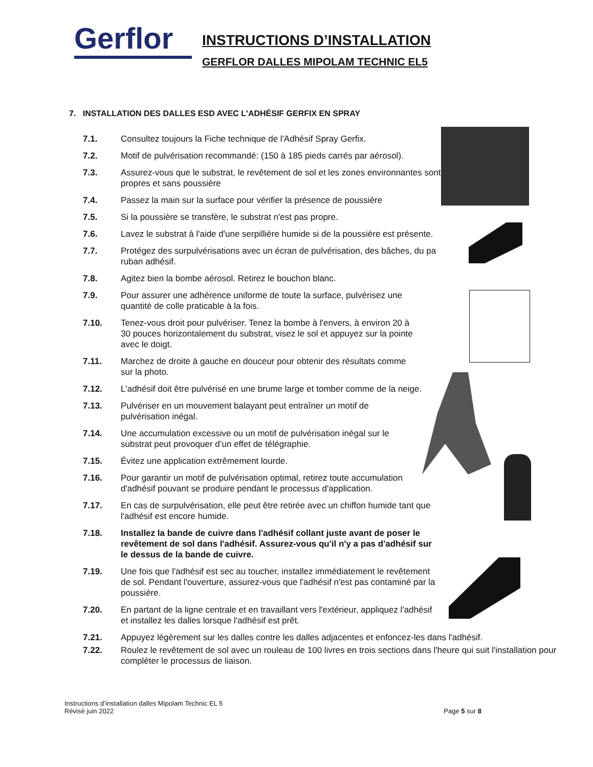Gerflor
INSTRUCTIONS D’INSTALLATION
GERFLOR DALLES MIPOLAM TECHNIC EL5
7. INSTALLATION DES DALLES ESD AVEC L'ADHÉSIF GERFIX EN SPRAY
7.1. Consultez toujours la Fiche technique de l'Adhésif Spray Gerfix.
7.2. Motif de pulvérisation recommandé: (150 à 185 pieds carrés par aérosol).
7.3. Assurez-vous que le substrat, le revêtement de sol et les zones environnantes sont propres et sans poussière
7.4. Passez la main sur la surface pour vérifier la présence de poussière
7.5. Si la poussière se transfère, le substrat n'est pas propre.
7.6. Lavez le substrat à l'aide d'une serpillière humide si de la poussière est présente.
7.7. Protégez des surpulvérisations avec un écran de pulvérisation, des bâches, du pa ruban adhésif.
7.8. Agitez bien la bombe aérosol. Retirez le bouchon blanc.
7.9. Pour assurer une adhérence uniforme de toute la surface, pulvérisez une quantité de colle praticable à la fois.
7.10. Tenez-vous droit pour pulvériser. Tenez la bombe à l'envers, à environ 20 à 30 pouces horizontalement du substrat, visez le sol et appuyez sur la pointe avec le doigt.
7.11. Marchez de droite à gauche en douceur pour obtenir des résultats comme sur la photo.
7.12. L'adhésif doit être pulvérisé en une brume large et tomber comme de la neige.
7.13. Pulvériser en un mouvement balayant peut entraîner un motif de pulvérisation inégal.
7.14. Une accumulation excessive ou un motif de pulvérisation inégal sur le substrat peut provoquer d’un effet de télégraphie.
7.15. Évitez une application extrêmement lourde.
7.16. Pour garantir un motif de pulvérisation optimal, retirez toute accumulation d'adhésif pouvant se produire pendant le processus d'application.
7.17. En cas de surpulvérisation, elle peut être retirée avec un chiffon humide tant que l'adhésif est encore humide.
7.18. Installez la bande de cuivre dans l'adhésif collant juste avant de poser le revêtement de sol dans l'adhésif. Assurez-vous qu'il n'y a pas d'adhésif sur le dessus de la bande de cuivre.
7.19. Une fois que l'adhésif est sec au toucher, installez immédiatement le revêtement de sol. Pendant l'ouverture, assurez-vous que l'adhésif n'est pas contaminé par la poussière.
7.20. En partant de la ligne centrale et en travaillant vers l'extérieur, appliquez l'adhésif et installez les dalles lorsque l'adhésif est prêt.
7.21. Appuyez légèrement sur les dalles contre les dalles adjacentes et enfoncez-les dans l'adhésif.
7.22. Roulez le revêtement de sol avec un rouleau de 100 livres en trois sections dans l'heure qui suit l'installation pour compléter le processus de liaison.
Instructions d’installation dalles Mipolam Technic EL 5
Révisé juin 2022
Page 5 sur 8